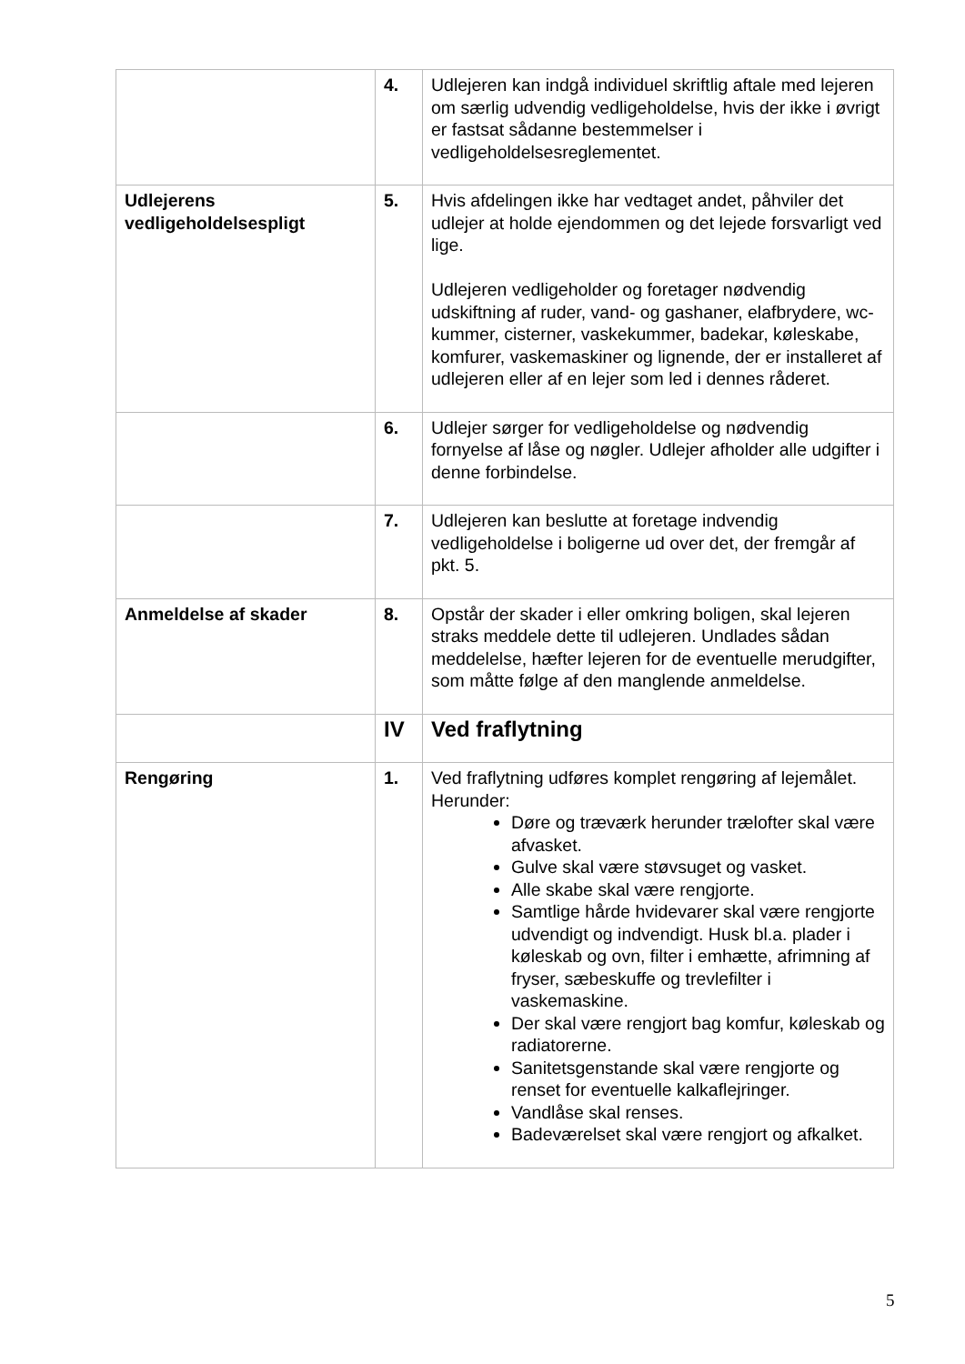| | 4. | Udlejeren kan indgå individuel skriftlig aftale med lejeren om særlig udvendig vedligeholdelse, hvis der ikke i øvrigt er fastsat sådanne bestemmelser i vedligeholdelsesreglementet. |
| Udlejerens vedligeholdelsespligt | 5. | Hvis afdelingen ikke har vedtaget andet, påhviler det udlejer at holde ejendommen og det lejede forsvarligt ved lige. Udlejeren vedligeholder og foretager nødvendig udskiftning af ruder, vand- og gashaner, elafbrydere, wc-kummer, cisterner, vaskekummer, badekar, køleskabe, komfurer, vaskemaskiner og lignende, der er installeret af udlejeren eller af en lejer som led i dennes råderet. |
| | 6. | Udlejer sørger for vedligeholdelse og nødvendig fornyelse af låse og nøgler. Udlejer afholder alle udgifter i denne forbindelse. |
| | 7. | Udlejeren kan beslutte at foretage indvendig vedligeholdelse i boligerne ud over det, der fremgår af pkt. 5. |
| Anmeldelse af skader | 8. | Opstår der skader i eller omkring boligen, skal lejeren straks meddele dette til udlejeren. Undlades sådan meddelelse, hæfter lejeren for de eventuelle merudgifter, som måtte følge af den manglende anmeldelse. |
| | IV | Ved fraflytning |
| Rengøring | 1. | Ved fraflytning udføres komplet rengøring af lejemålet. Herunder: Døre og træværk herunder trælofter skal være afvasket. Gulve skal være støvsuget og vasket. Alle skabe skal være rengjorte. Samtlige hårde hvidevarer skal være rengjorte udvendigt og indvendigt. Husk bl.a. plader i køleskab og ovn, filter i emhætte, afrimning af fryser, sæbeskuffe og trevlefilter i vaskemaskine. Der skal være rengjort bag komfur, køleskab og radiatorerne. Sanitetsgenstande skal være rengjorte og renset for eventuelle kalkaflejringer. Vandlåse skal renses. Badeværelset skal være rengjort og afkalket. |
5